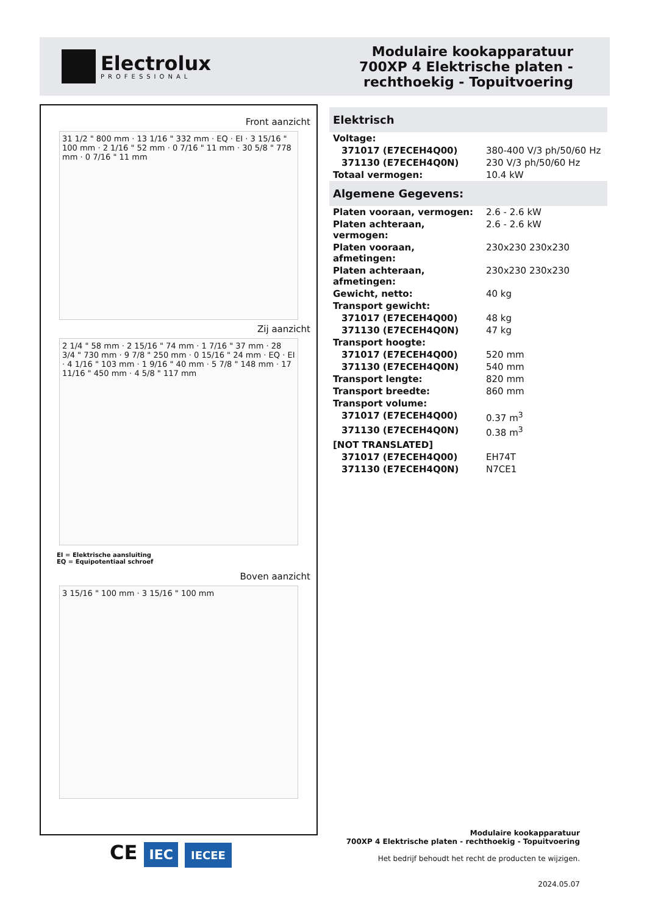Electrolux
PROFESSIONAL
Modulaire kookapparatuur
700XP 4 Elektrische platen -
rechthoekig - Topuitvoering
Front aanzicht
31 1/2 " 800 mm · 13 1/16 " 332 mm · EQ · EI · 3 15/16 " 100 mm · 2 1/16 " 52 mm · 0 7/16 " 11 mm · 30 5/8 " 778 mm · 0 7/16 " 11 mm
Zij aanzicht
2 1/4 " 58 mm · 2 15/16 " 74 mm · 1 7/16 " 37 mm · 28 3/4 " 730 mm · 9 7/8 " 250 mm · 0 15/16 " 24 mm · EQ · EI · 4 1/16 " 103 mm · 1 9/16 " 40 mm · 5 7/8 " 148 mm · 17 11/16 " 450 mm · 4 5/8 " 117 mm
EI = Elektrische aansluiting
EQ = Equipotentiaal schroef
Boven aanzicht
3 15/16 " 100 mm · 3 15/16 " 100 mm
Elektrisch
| Voltage: | |
| 371017 (E7ECEH4Q00) | 380-400 V/3 ph/50/60 Hz |
| 371130 (E7ECEH4Q0N) | 230 V/3 ph/50/60 Hz |
| Totaal vermogen: | 10.4 kW |
Algemene Gegevens:
| Platen vooraan, vermogen: | 2.6 - 2.6 kW |
| Platen achteraan, vermogen: | 2.6 - 2.6 kW |
| Platen vooraan, afmetingen: | 230x230 230x230 |
| Platen achteraan, afmetingen: | 230x230 230x230 |
| Gewicht, netto: | 40 kg |
| Transport gewicht: | |
| 371017 (E7ECEH4Q00) | 48 kg |
| 371130 (E7ECEH4Q0N) | 47 kg |
| Transport hoogte: | |
| 371017 (E7ECEH4Q00) | 520 mm |
| 371130 (E7ECEH4Q0N) | 540 mm |
| Transport lengte: | 820 mm |
| Transport breedte: | 860 mm |
| Transport volume: | |
| 371017 (E7ECEH4Q00) | 0.37 m<sup>3</sup> |
| 371130 (E7ECEH4Q0N) | 0.38 m<sup>3</sup> |
| [NOT TRANSLATED] | |
| 371017 (E7ECEH4Q00) | EH74T |
| 371130 (E7ECEH4Q0N) | N7CE1 |
CE IEC IECEE
Modulaire kookapparatuur
700XP 4 Elektrische platen - rechthoekig - Topuitvoering
Het bedrijf behoudt het recht de producten te wijzigen.
2024.05.07